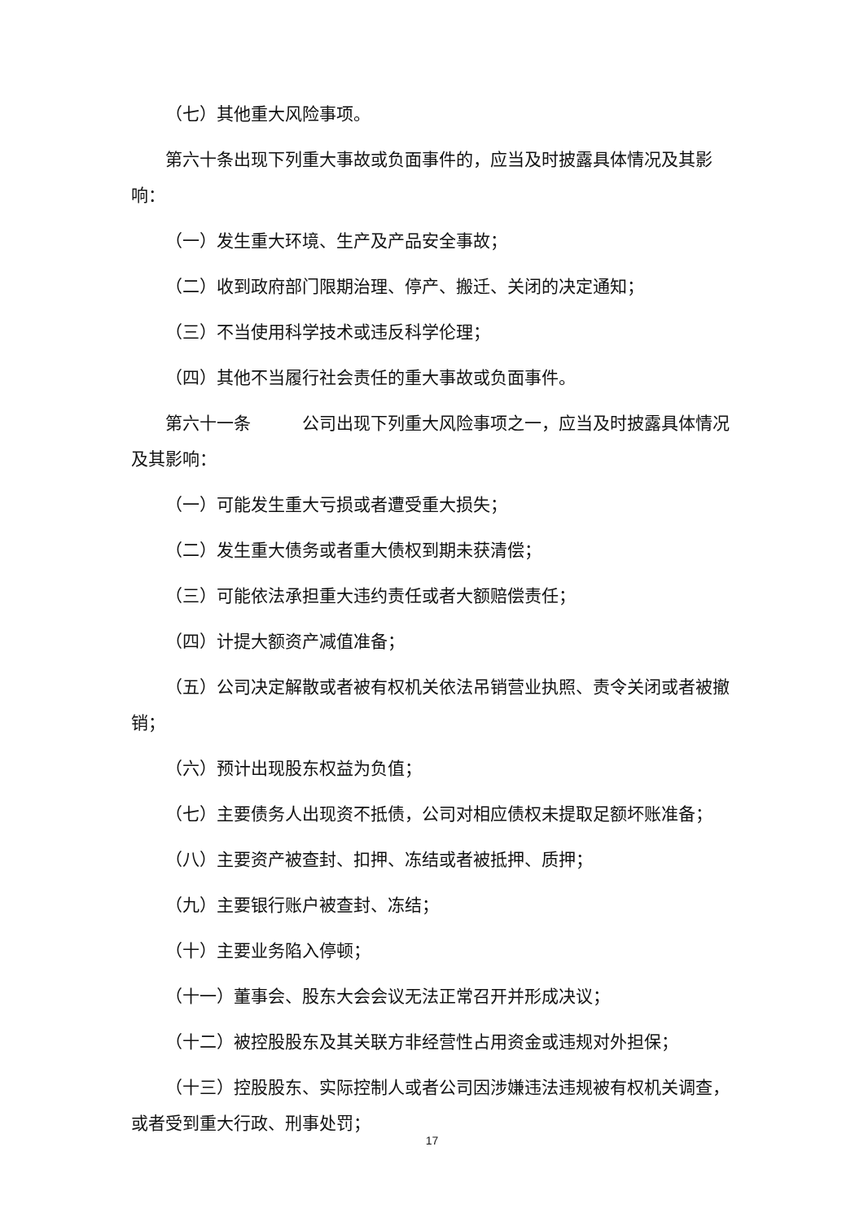（七）其他重大风险事项。
第六十条出现下列重大事故或负面事件的，应当及时披露具体情况及其影响：
（一）发生重大环境、生产及产品安全事故；
（二）收到政府部门限期治理、停产、搬迁、关闭的决定通知；
（三）不当使用科学技术或违反科学伦理；
（四）其他不当履行社会责任的重大事故或负面事件。
第六十一条　　　公司出现下列重大风险事项之一，应当及时披露具体情况及其影响：
（一）可能发生重大亏损或者遭受重大损失；
（二）发生重大债务或者重大债权到期未获清偿；
（三）可能依法承担重大违约责任或者大额赔偿责任；
（四）计提大额资产减值准备；
（五）公司决定解散或者被有权机关依法吊销营业执照、责令关闭或者被撤销；
（六）预计出现股东权益为负值；
（七）主要债务人出现资不抵债，公司对相应债权未提取足额坏账准备；
（八）主要资产被查封、扣押、冻结或者被抵押、质押；
（九）主要银行账户被查封、冻结；
（十）主要业务陷入停顿；
（十一）董事会、股东大会会议无法正常召开并形成决议；
（十二）被控股股东及其关联方非经营性占用资金或违规对外担保；
（十三）控股股东、实际控制人或者公司因涉嫌违法违规被有权机关调查，或者受到重大行政、刑事处罚；
17